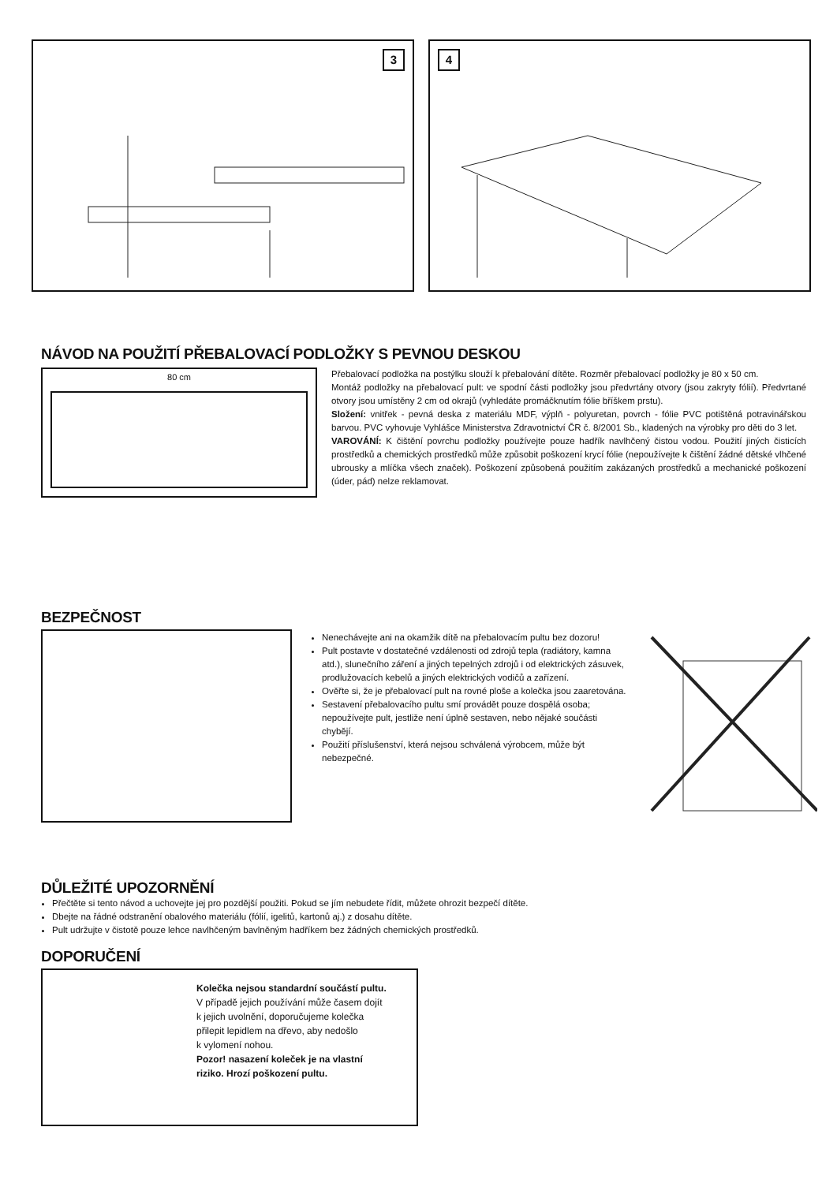3 4
NÁVOD NA POUŽITÍ PŘEBALOVACÍ PODLOŽKY S PEVNOU DESKOU
80 cm
Přebalovací podložka na postýlku slouží k přebalování dítěte. Rozměr přebalovací podložky je 80 x 50 cm.
Montáž podložky na přebalovací pult: ve spodní části podložky jsou předvrtány otvory (jsou zakryty fólií). Předvrtané otvory jsou umístěny 2 cm od okrajů (vyhledáte promáčknutím fólie bříškem prstu).
Složení: vnitřek - pevná deska z materiálu MDF, výplň - polyuretan, povrch - fólie PVC potištěná potravinářskou barvou. PVC vyhovuje Vyhlášce Ministerstva Zdravotnictví ČR č. 8/2001 Sb., kladených na výrobky pro děti do 3 let.
VAROVÁNÍ: K čištění povrchu podložky používejte pouze hadřík navlhčený čistou vodou. Použití jiných čisticích prostředků a chemických prostředků může způsobit poškození krycí fólie (nepoužívejte k čištění žádné dětské vlhčené ubrousky a mlíčka všech značek). Poškození způsobená použitím zakázaných prostředků a mechanické poškození (úder, pád) nelze reklamovat.
BEZPEČNOST
Nenechávejte ani na okamžik dítě na přebalovacím pultu bez dozoru!
Pult postavte v dostatečné vzdálenosti od zdrojů tepla (radiátory, kamna atd.), slunečního záření a jiných tepelných zdrojů i od elektrických zásuvek, prodlužovacích kebelů a jiných elektrických vodičů a zařízení.
Ověřte si, že je přebalovací pult na rovné ploše a kolečka jsou zaaretována.
Sestavení přebalovacího pultu smí provádět pouze dospělá osoba; nepoužívejte pult, jestliže není úplně sestaven, nebo nějaké součásti chybějí.
Použití příslušenství, která nejsou schválená výrobcem, může být nebezpečné.
DŮLEŽITÉ UPOZORNĚNÍ
Přečtěte si tento návod a uchovejte jej pro pozdější použiti. Pokud se jím nebudete řídit, můžete ohrozit bezpečí dítěte.
Dbejte na řádné odstranění obalového materiálu (fólií, igelitů, kartonů aj.) z dosahu dítěte.
Pult udržujte v čistotě pouze lehce navlhčeným bavlněným hadříkem bez žádných chemických prostředků.
DOPORUČENÍ
Kolečka nejsou standardní součástí pultu.
V případě jejich používání může časem dojít
k jejich uvolnění, doporučujeme kolečka
přilepit lepidlem na dřevo, aby nedošlo
k vylomení nohou.
Pozor! nasazení koleček je na vlastní
riziko. Hrozí poškození pultu.